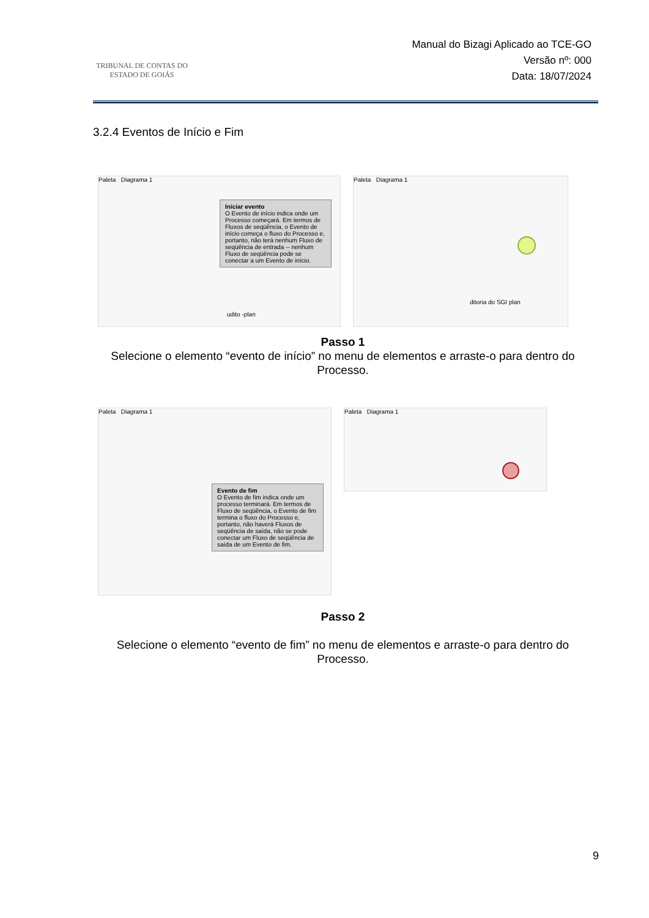TRIBUNAL DE CONTAS DO
ESTADO DE GOIÁS
Manual do Bizagi Aplicado ao TCE-GO
Versão nº: 000
Data: 18/07/2024
3.2.4 Eventos de Início e Fim
Paleta Diagrama 1
Iniciar evento
O Evento de início indica onde um Processo começará. Em termos de Fluxos de seqüência, o Evento de início começa o fluxo do Processo e, portanto, não terá nenhum Fluxo de seqüência de entrada -- nenhum Fluxo de seqüência pode se conectar a um Evento de início.
udito -plan
Paleta Diagrama 1
ditoria do SGI plan
Passo 1
Selecione o elemento “evento de início” no menu de elementos e arraste-o para dentro do Processo.
Paleta Diagrama 1
Evento de fim
O Evento de fim indica onde um processo terminará. Em termos de Fluxo de seqüência, o Evento de fim termina o fluxo do Processo e, portanto, não haverá Fluxos de seqüência de saída, não se pode conectar um Fluxo de seqüência de saída de um Evento de fim.
Paleta Diagrama 1
Passo 2
Selecione o elemento “evento de fim” no menu de elementos e arraste-o para dentro do Processo.
9